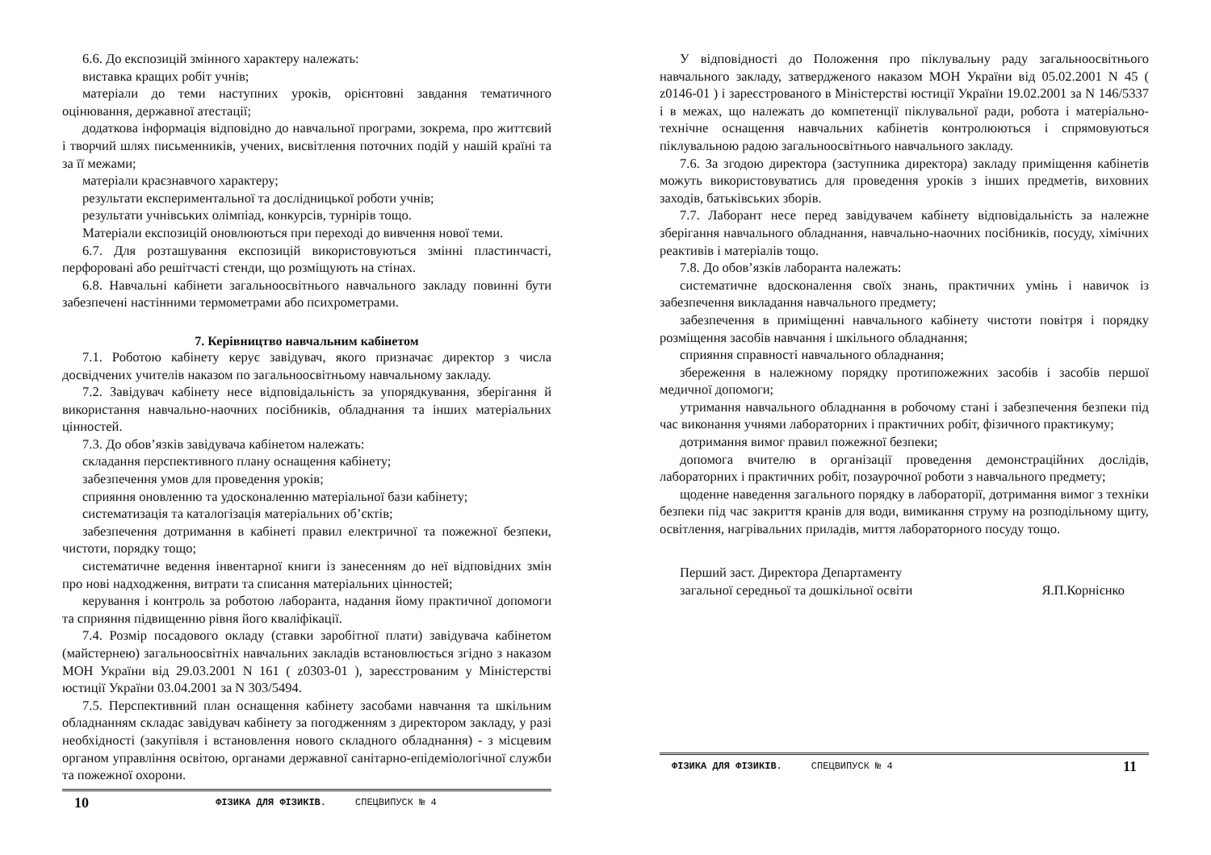6.6. До експозицій змінного характеру належать:
виставка кращих робіт учнів;
матеріали до теми наступних уроків, орієнтовні завдання тематичного оцінювання, державної атестації;
додаткова інформація відповідно до навчальної програми, зокрема, про життєвий і творчий шлях письменників, учених, висвітлення поточних подій у нашій країні та за її межами;
матеріали краєзнавчого характеру;
результати експериментальної та дослідницької роботи учнів;
результати учнівських олімпіад, конкурсів, турнірів тощо.
Матеріали експозицій оновлюються при переході до вивчення нової теми.
6.7. Для розташування експозицій використовуються змінні пластинчасті, перфоровані або решітчасті стенди, що розміщують на стінах.
6.8. Навчальні кабінети загальноосвітнього навчального закладу повинні бути забезпечені настінними термометрами або психрометрами.
7. Керівництво навчальним кабінетом
7.1. Роботою кабінету керує завідувач, якого призначає директор з числа досвідчених учителів наказом по загальноосвітньому навчальному закладу.
7.2. Завідувач кабінету несе відповідальність за упорядкування, зберігання й використання навчально-наочних посібників, обладнання та інших матеріальних цінностей.
7.3. До обов’язків завідувача кабінетом належать:
складання перспективного плану оснащення кабінету;
забезпечення умов для проведення уроків;
сприяння оновленню та удосконаленню матеріальної бази кабінету;
систематизація та каталогізація матеріальних об’єктів;
забезпечення дотримання в кабінеті правил електричної та пожежної безпеки, чистоти, порядку тощо;
систематичне ведення інвентарної книги із занесенням до неї відповідних змін про нові надходження, витрати та списання матеріальних цінностей;
керування і контроль за роботою лаборанта, надання йому практичної допомоги та сприяння підвищенню рівня його кваліфікації.
7.4. Розмір посадового окладу (ставки заробітної плати) завідувача кабінетом (майстернею) загальноосвітніх навчальних закладів встановлюється згідно з наказом МОН України від 29.03.2001 N 161 ( z0303-01 ), зареєстрованим у Міністерстві юстиції України 03.04.2001 за N 303/5494.
7.5. Перспективний план оснащення кабінету засобами навчання та шкільним обладнанням складає завідувач кабінету за погодженням з директором закладу, у разі необхідності (закупівля і встановлення нового складного обладнання) - з місцевим органом управління освітою, органами державної санітарно-епідеміологічної служби та пожежної охорони.
10 ФІЗИКА ДЛЯ ФІЗИКІВ. СПЕЦВИПУСК № 4
У відповідності до Положення про піклувальну раду загальноосвітнього навчального закладу, затвердженого наказом МОН України від 05.02.2001 N 45 ( z0146-01 ) і зареєстрованого в Міністерстві юстиції України 19.02.2001 за N 146/5337 і в межах, що належать до компетенції піклувальної ради, робота і матеріально-технічне оснащення навчальних кабінетів контролюються і спрямовуються піклувальною радою загальноосвітнього навчального закладу.
7.6. За згодою директора (заступника директора) закладу приміщення кабінетів можуть використовуватись для проведення уроків з інших предметів, виховних заходів, батьківських зборів.
7.7. Лаборант несе перед завідувачем кабінету відповідальність за належне зберігання навчального обладнання, навчально-наочних посібників, посуду, хімічних реактивів і матеріалів тощо.
7.8. До обов’язків лаборанта належать:
систематичне вдосконалення своїх знань, практичних умінь і навичок із забезпечення викладання навчального предмету;
забезпечення в приміщенні навчального кабінету чистоти повітря і порядку розміщення засобів навчання і шкільного обладнання;
сприяння справності навчального обладнання;
збереження в належному порядку протипожежних засобів і засобів першої медичної допомоги;
утримання навчального обладнання в робочому стані і забезпечення безпеки під час виконання учнями лабораторних і практичних робіт, фізичного практикуму;
дотримання вимог правил пожежної безпеки;
допомога вчителю в організації проведення демонстраційних дослідів, лабораторних і практичних робіт, позаурочної роботи з навчального предмету;
щоденне наведення загального порядку в лабораторії, дотримання вимог з техніки безпеки під час закриття кранів для води, вимикання струму на розподільному щиту, освітлення, нагрівальних приладів, миття лабораторного посуду тощо.
Перший заст. Директора Департаменту
загальної середньої та дошкільної освіти Я.П.Корнієнко
ФІЗИКА ДЛЯ ФІЗИКІВ. СПЕЦВИПУСК № 4 11